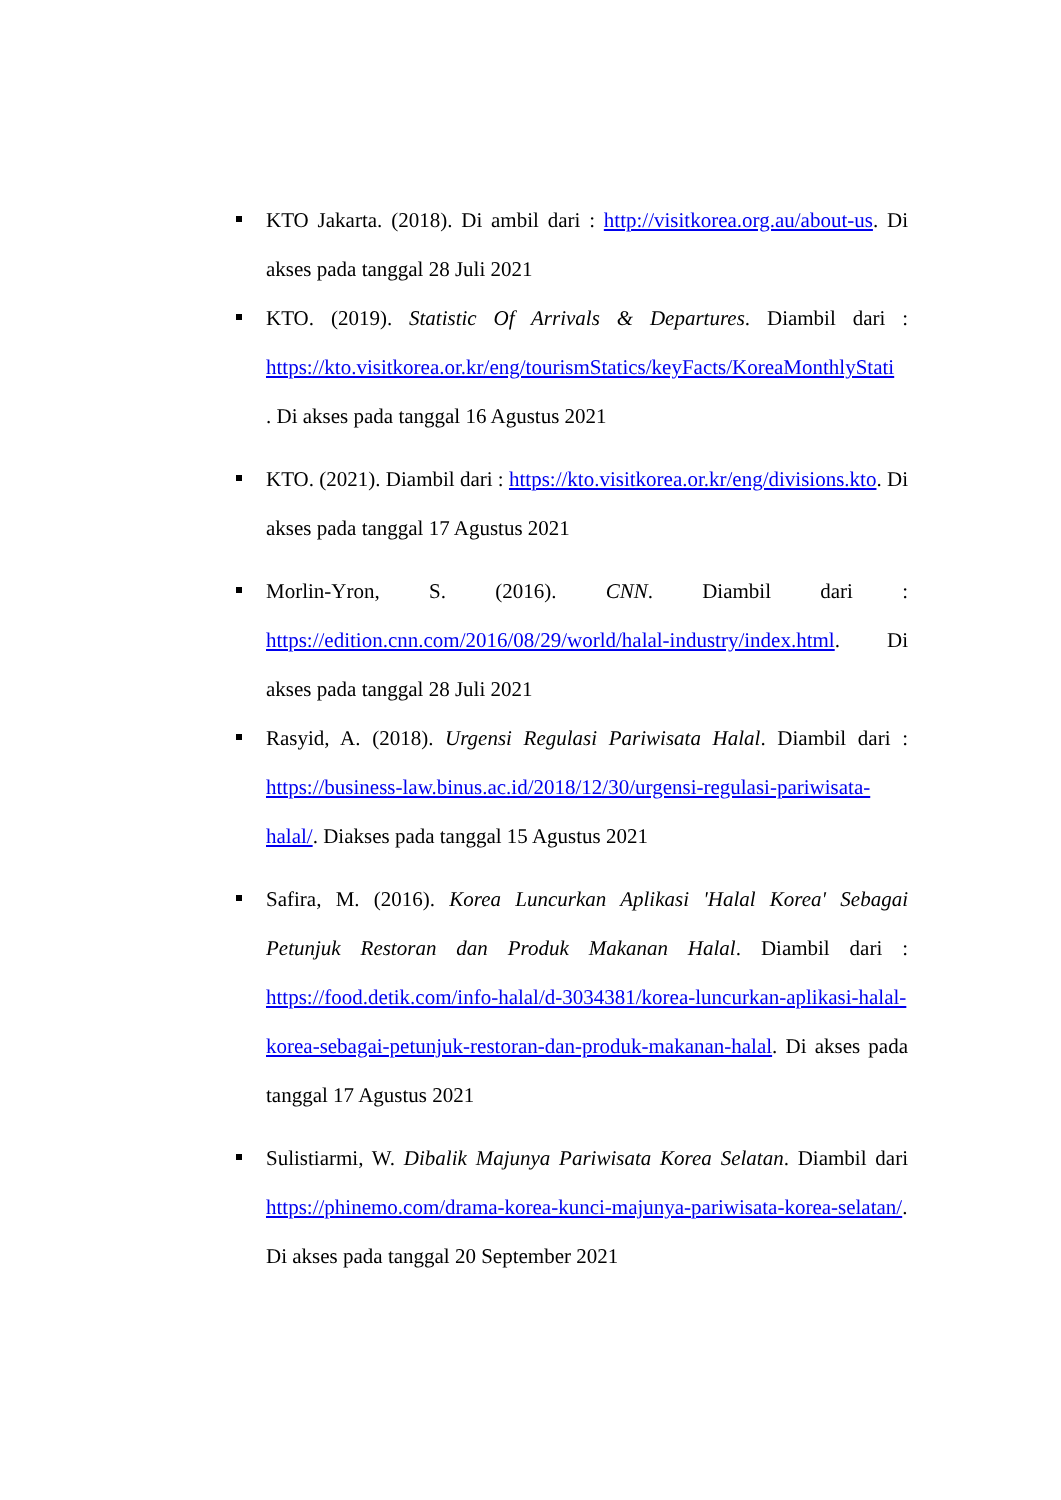KTO Jakarta. (2018). Di ambil dari : http://visitkorea.org.au/about-us. Di akses pada tanggal 28 Juli 2021
KTO. (2019). Statistic Of Arrivals & Departures. Diambil dari : https://kto.visitkorea.or.kr/eng/tourismStatics/keyFacts/KoreaMonthlyStati
. Di akses pada tanggal 16 Agustus 2021
KTO. (2021). Diambil dari : https://kto.visitkorea.or.kr/eng/divisions.kto. Di akses pada tanggal 17 Agustus 2021
Morlin-Yron, S. (2016). CNN. Diambil dari : https://edition.cnn.com/2016/08/29/world/halal-industry/index.html. Di akses pada tanggal 28 Juli 2021
Rasyid, A. (2018). Urgensi Regulasi Pariwisata Halal. Diambil dari : https://business-law.binus.ac.id/2018/12/30/urgensi-regulasi-pariwisata-halal/. Diakses pada tanggal 15 Agustus 2021
Safira, M. (2016). Korea Luncurkan Aplikasi 'Halal Korea' Sebagai Petunjuk Restoran dan Produk Makanan Halal. Diambil dari : https://food.detik.com/info-halal/d-3034381/korea-luncurkan-aplikasi-halal-korea-sebagai-petunjuk-restoran-dan-produk-makanan-halal. Di akses pada tanggal 17 Agustus 2021
Sulistiarmi, W. Dibalik Majunya Pariwisata Korea Selatan. Diambil dari https://phinemo.com/drama-korea-kunci-majunya-pariwisata-korea-selatan/. Di akses pada tanggal 20 September 2021